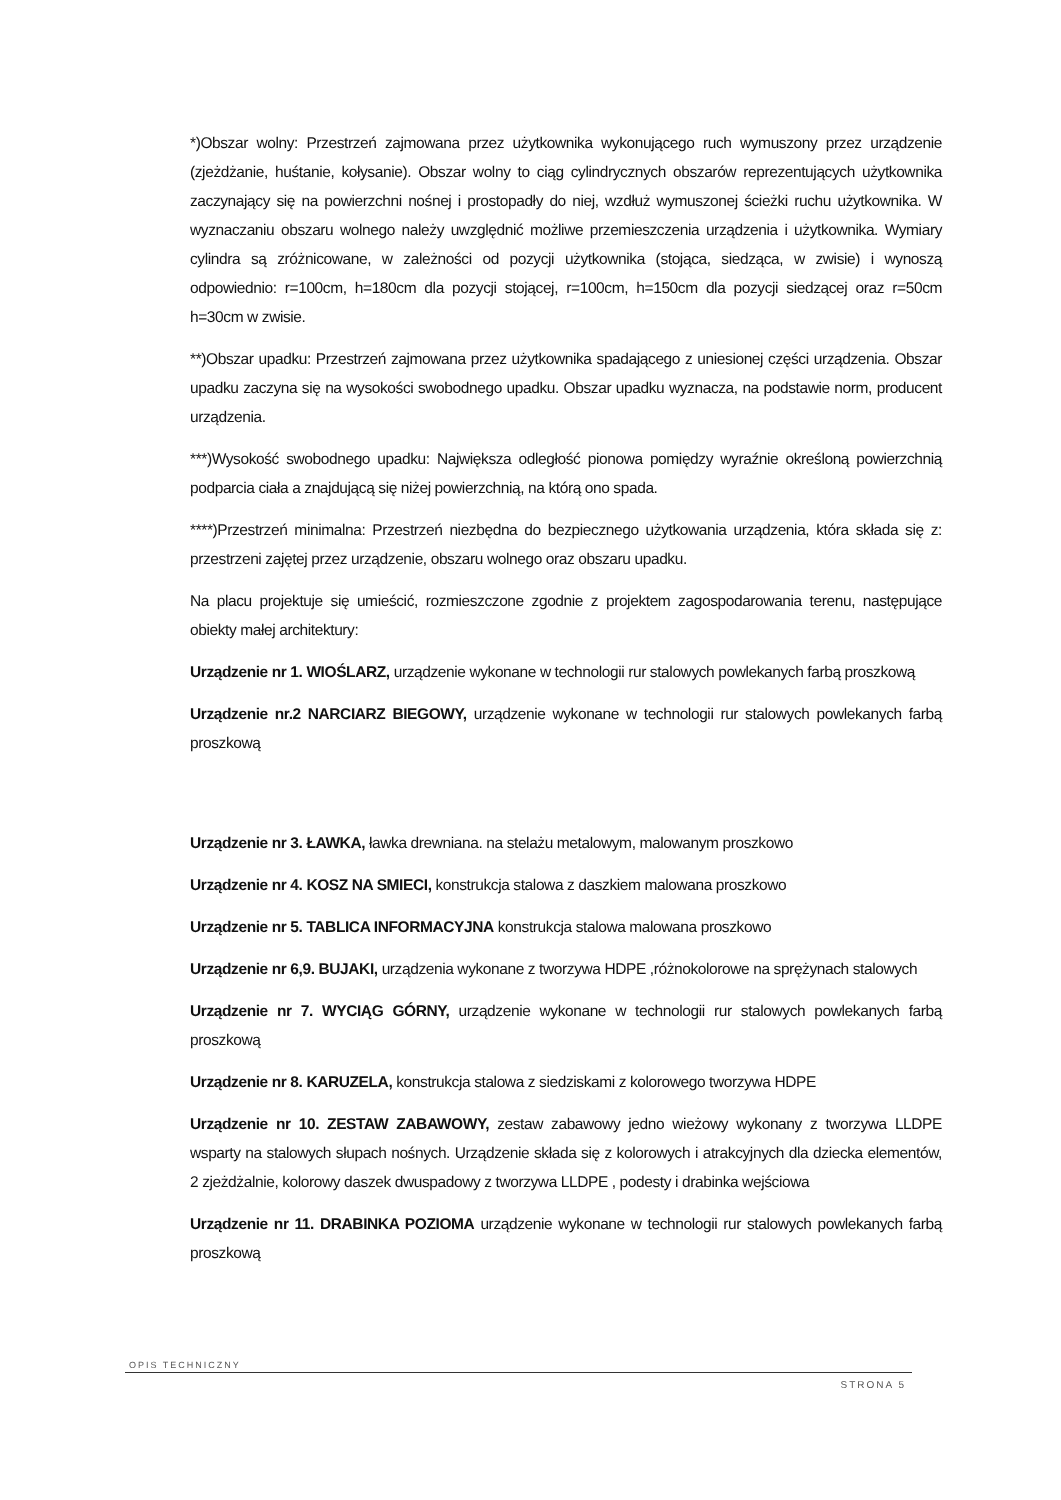*)Obszar wolny: Przestrzeń zajmowana przez użytkownika wykonującego ruch wymuszony przez urządzenie (zjeżdżanie, huśtanie, kołysanie). Obszar wolny to ciąg cylindrycznych obszarów reprezentujących użytkownika zaczynający się na powierzchni nośnej i prostopadły do niej, wzdłuż wymuszonej ścieżki ruchu użytkownika. W wyznaczaniu obszaru wolnego należy uwzględnić możliwe przemieszczenia urządzenia i użytkownika. Wymiary cylindra są zróżnicowane, w zależności od pozycji użytkownika (stojąca, siedząca, w zwisie) i wynoszą odpowiednio: r=100cm, h=180cm dla pozycji stojącej, r=100cm, h=150cm dla pozycji siedzącej oraz r=50cm h=30cm w zwisie.
**)Obszar upadku: Przestrzeń zajmowana przez użytkownika spadającego z uniesionej części urządzenia. Obszar upadku zaczyna się na wysokości swobodnego upadku. Obszar upadku wyznacza, na podstawie norm, producent urządzenia.
***)Wysokość swobodnego upadku: Największa odległość pionowa pomiędzy wyraźnie określoną powierzchnią podparcia ciała a znajdującą się niżej powierzchnią, na którą ono spada.
****)Przestrzeń minimalna: Przestrzeń niezbędna do bezpiecznego użytkowania urządzenia, która składa się z: przestrzeni zajętej przez urządzenie, obszaru wolnego oraz obszaru upadku.
Na placu projektuje się umieścić, rozmieszczone zgodnie z projektem zagospodarowania terenu, następujące obiekty małej architektury:
Urządzenie nr 1. WIOŚLARZ, urządzenie wykonane w technologii rur stalowych powlekanych farbą proszkową
Urządzenie nr.2 NARCIARZ BIEGOWY, urządzenie wykonane w technologii rur stalowych powlekanych farbą proszkową
Urządzenie nr 3. ŁAWKA, ławka drewniana. na stelażu metalowym, malowanym proszkowo
Urządzenie nr 4. KOSZ NA SMIECI, konstrukcja stalowa z daszkiem malowana proszkowo
Urządzenie nr 5. TABLICA INFORMACYJNA konstrukcja stalowa malowana proszkowo
Urządzenie nr 6,9. BUJAKI, urządzenia wykonane z tworzywa HDPE ,różnokolorowe na sprężynach stalowych
Urządzenie nr 7. WYCIĄG GÓRNY, urządzenie wykonane w technologii rur stalowych powlekanych farbą proszkową
Urządzenie nr 8. KARUZELA, konstrukcja stalowa z siedziskami z kolorowego tworzywa HDPE
Urządzenie nr 10. ZESTAW ZABAWOWY, zestaw zabawowy jedno wieżowy wykonany z tworzywa LLDPE wsparty na stalowych słupach nośnych. Urządzenie składa się z kolorowych i atrakcyjnych dla dziecka elementów, 2 zjeżdżalnie, kolorowy daszek dwuspadowy z tworzywa LLDPE , podesty i drabinka wejściowa
Urządzenie nr 11. DRABINKA POZIOMA urządzenie wykonane w technologii rur stalowych powlekanych farbą proszkową
OPIS TECHNICZNY
STRONA 5